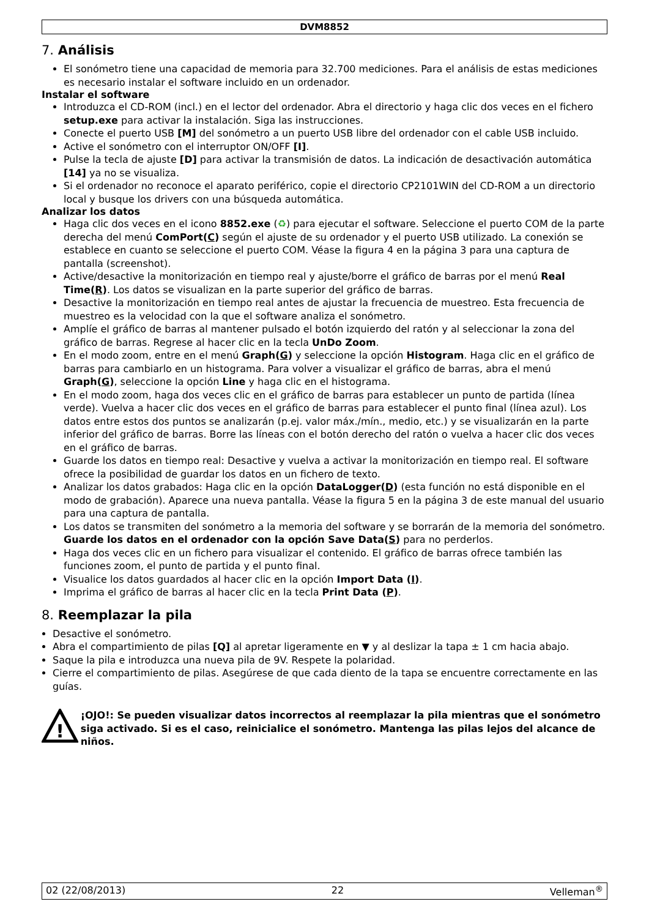DVM8852
7. Análisis
El sonómetro tiene una capacidad de memoria para 32.700 mediciones. Para el análisis de estas mediciones es necesario instalar el software incluido en un ordenador.
Instalar el software
Introduzca el CD-ROM (incl.) en el lector del ordenador. Abra el directorio y haga clic dos veces en el fichero setup.exe para activar la instalación. Siga las instrucciones.
Conecte el puerto USB [M] del sonómetro a un puerto USB libre del ordenador con el cable USB incluido.
Active el sonómetro con el interruptor ON/OFF [I].
Pulse la tecla de ajuste [D] para activar la transmisión de datos. La indicación de desactivación automática [14] ya no se visualiza.
Si el ordenador no reconoce el aparato periférico, copie el directorio CP2101WIN del CD-ROM a un directorio local y busque los drivers con una búsqueda automática.
Analizar los datos
Haga clic dos veces en el icono 8852.exe (♻) para ejecutar el software. Seleccione el puerto COM de la parte derecha del menú ComPort(C) según el ajuste de su ordenador y el puerto USB utilizado. La conexión se establece en cuanto se seleccione el puerto COM. Véase la figura 4 en la página 3 para una captura de pantalla (screenshot).
Active/desactive la monitorización en tiempo real y ajuste/borre el gráfico de barras por el menú Real Time(R). Los datos se visualizan en la parte superior del gráfico de barras.
Desactive la monitorización en tiempo real antes de ajustar la frecuencia de muestreo. Esta frecuencia de muestreo es la velocidad con la que el software analiza el sonómetro.
Amplíe el gráfico de barras al mantener pulsado el botón izquierdo del ratón y al seleccionar la zona del gráfico de barras. Regrese al hacer clic en la tecla UnDo Zoom.
En el modo zoom, entre en el menú Graph(G) y seleccione la opción Histogram. Haga clic en el gráfico de barras para cambiarlo en un histograma. Para volver a visualizar el gráfico de barras, abra el menú Graph(G), seleccione la opción Line y haga clic en el histograma.
En el modo zoom, haga dos veces clic en el gráfico de barras para establecer un punto de partida (línea verde). Vuelva a hacer clic dos veces en el gráfico de barras para establecer el punto final (línea azul). Los datos entre estos dos puntos se analizarán (p.ej. valor máx./mín., medio, etc.) y se visualizarán en la parte inferior del gráfico de barras. Borre las líneas con el botón derecho del ratón o vuelva a hacer clic dos veces en el gráfico de barras.
Guarde los datos en tiempo real: Desactive y vuelva a activar la monitorización en tiempo real. El software ofrece la posibilidad de guardar los datos en un fichero de texto.
Analizar los datos grabados: Haga clic en la opción DataLogger(D) (esta función no está disponible en el modo de grabación). Aparece una nueva pantalla. Véase la figura 5 en la página 3 de este manual del usuario para una captura de pantalla.
Los datos se transmiten del sonómetro a la memoria del software y se borrarán de la memoria del sonómetro. Guarde los datos en el ordenador con la opción Save Data(S) para no perderlos.
Haga dos veces clic en un fichero para visualizar el contenido. El gráfico de barras ofrece también las funciones zoom, el punto de partida y el punto final.
Visualice los datos guardados al hacer clic en la opción Import Data (I).
Imprima el gráfico de barras al hacer clic en la tecla Print Data (P).
8. Reemplazar la pila
Desactive el sonómetro.
Abra el compartimiento de pilas [Q] al apretar ligeramente en ▼ y al deslizar la tapa ± 1 cm hacia abajo.
Saque la pila e introduzca una nueva pila de 9V. Respete la polaridad.
Cierre el compartimiento de pilas. Asegúrese de que cada diento de la tapa se encuentre correctamente en las guías.
!
¡OJO!: Se pueden visualizar datos incorrectos al reemplazar la pila mientras que el sonómetro siga activado. Si es el caso, reinicialice el sonómetro. Mantenga las pilas lejos del alcance de niños.
02 (22/08/2013) 22 Velleman<sup>®</sup>